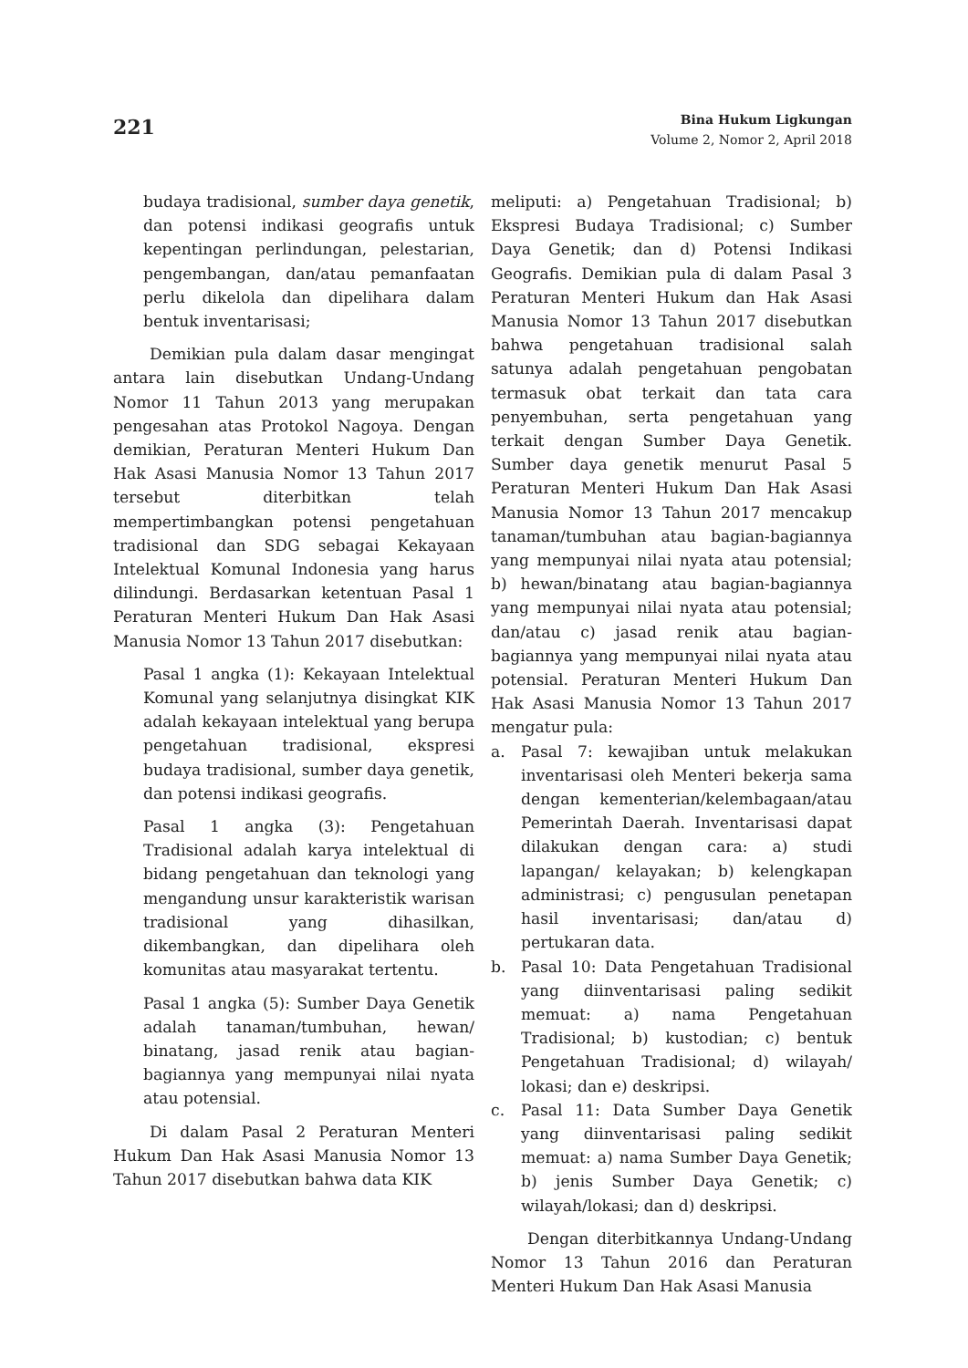221
Bina Hukum Ligkungan
Volume 2, Nomor 2, April 2018
budaya tradisional, sumber daya genetik, dan potensi indikasi geografis untuk kepentingan perlindungan, pelestarian, pengembangan, dan/atau pemanfaatan perlu dikelola dan dipelihara dalam bentuk inventarisasi;
Demikian pula dalam dasar mengingat antara lain disebutkan Undang-Undang Nomor 11 Tahun 2013 yang merupakan pengesahan atas Protokol Nagoya. Dengan demikian, Peraturan Menteri Hukum Dan Hak Asasi Manusia Nomor 13 Tahun 2017 tersebut diterbitkan telah mempertimbangkan potensi pengetahuan tradisional dan SDG sebagai Kekayaan Intelektual Komunal Indonesia yang harus dilindungi. Berdasarkan ketentuan Pasal 1 Peraturan Menteri Hukum Dan Hak Asasi Manusia Nomor 13 Tahun 2017 disebutkan:
Pasal 1 angka (1): Kekayaan Intelektual Komunal yang selanjutnya disingkat KIK adalah kekayaan intelektual yang berupa pengetahuan tradisional, ekspresi budaya tradisional, sumber daya genetik, dan potensi indikasi geografis.
Pasal 1 angka (3): Pengetahuan Tradisional adalah karya intelektual di bidang pengetahuan dan teknologi yang mengandung unsur karakteristik warisan tradisional yang dihasilkan, dikembangkan, dan dipelihara oleh komunitas atau masyarakat tertentu.
Pasal 1 angka (5): Sumber Daya Genetik adalah tanaman/tumbuhan, hewan/ binatang, jasad renik atau bagian-bagiannya yang mempunyai nilai nyata atau potensial.
Di dalam Pasal 2 Peraturan Menteri Hukum Dan Hak Asasi Manusia Nomor 13 Tahun 2017 disebutkan bahwa data KIK
meliputi: a) Pengetahuan Tradisional; b) Ekspresi Budaya Tradisional; c) Sumber Daya Genetik; dan d) Potensi Indikasi Geografis. Demikian pula di dalam Pasal 3 Peraturan Menteri Hukum dan Hak Asasi Manusia Nomor 13 Tahun 2017 disebutkan bahwa pengetahuan tradisional salah satunya adalah pengetahuan pengobatan termasuk obat terkait dan tata cara penyembuhan, serta pengetahuan yang terkait dengan Sumber Daya Genetik. Sumber daya genetik menurut Pasal 5 Peraturan Menteri Hukum Dan Hak Asasi Manusia Nomor 13 Tahun 2017 mencakup tanaman/tumbuhan atau bagian-bagiannya yang mempunyai nilai nyata atau potensial; b) hewan/binatang atau bagian-bagiannya yang mempunyai nilai nyata atau potensial; dan/atau c) jasad renik atau bagian-bagiannya yang mempunyai nilai nyata atau potensial. Peraturan Menteri Hukum Dan Hak Asasi Manusia Nomor 13 Tahun 2017 mengatur pula:
a. Pasal 7: kewajiban untuk melakukan inventarisasi oleh Menteri bekerja sama dengan kementerian/kelembagaan/atau Pemerintah Daerah. Inventarisasi dapat dilakukan dengan cara: a) studi lapangan/ kelayakan; b) kelengkapan administrasi; c) pengusulan penetapan hasil inventarisasi; dan/atau d) pertukaran data.
b. Pasal 10: Data Pengetahuan Tradisional yang diinventarisasi paling sedikit memuat: a) nama Pengetahuan Tradisional; b) kustodian; c) bentuk Pengetahuan Tradisional; d) wilayah/ lokasi; dan e) deskripsi.
c. Pasal 11: Data Sumber Daya Genetik yang diinventarisasi paling sedikit memuat: a) nama Sumber Daya Genetik; b) jenis Sumber Daya Genetik; c) wilayah/lokasi; dan d) deskripsi.
Dengan diterbitkannya Undang-Undang Nomor 13 Tahun 2016 dan Peraturan Menteri Hukum Dan Hak Asasi Manusia